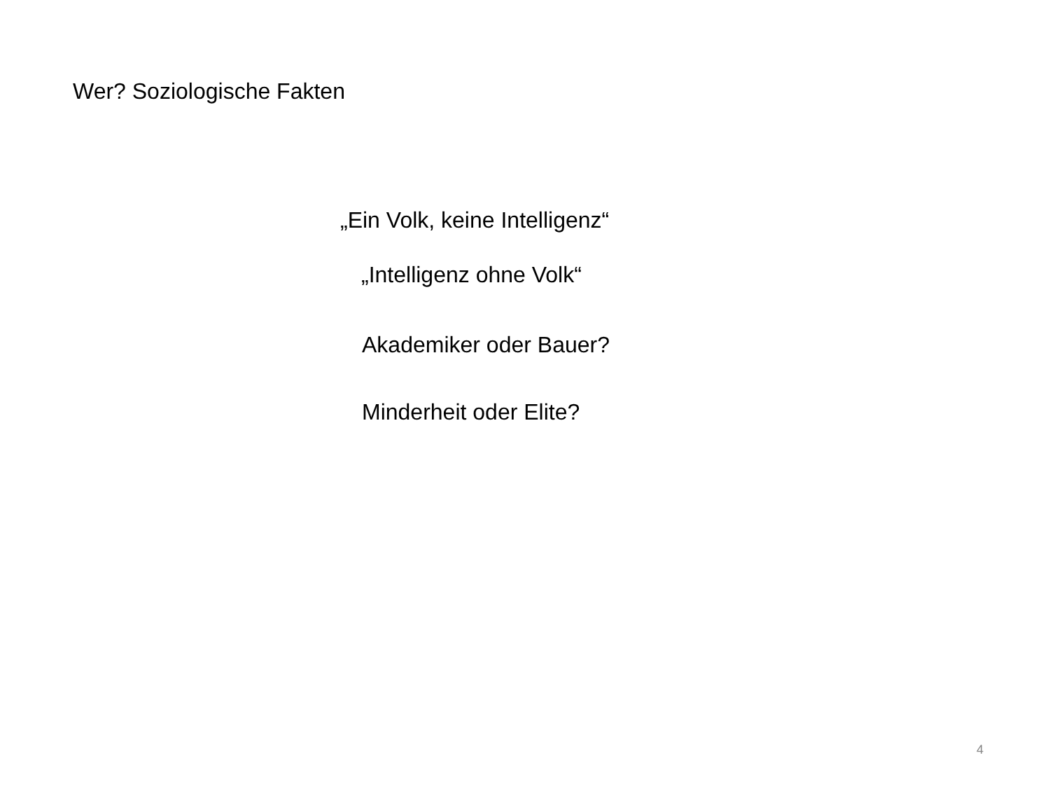Wer? Soziologische Fakten
„Ein Volk, keine Intelligenz“
„Intelligenz ohne Volk“
Akademiker oder Bauer?
Minderheit oder Elite?
4